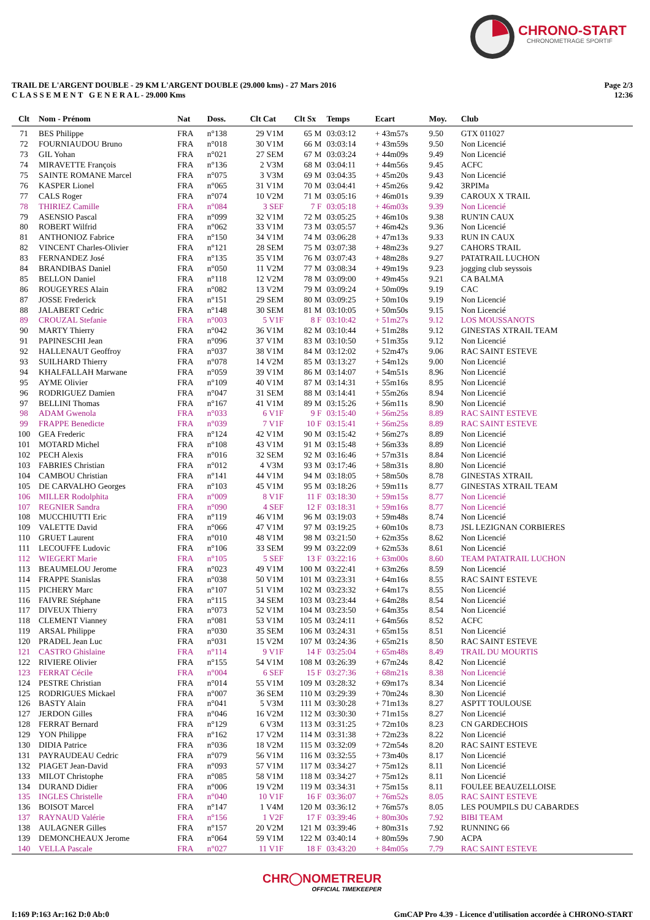CHRONO-START
CHRONOMETRAGE SPORTIF
Page 2/3
12:36
TRAIL DE L'ARGENT DOUBLE - 29 KM L'ARGENT DOUBLE (29.000 kms) - 27 Mars 2016
C L A S S E M E N T G E N E R A L - 29.000 Kms
| Clt | Nom - Prénom | Nat | Doss. | Clt Cat | Clt Sx | Temps | Ecart | Moy. | Club |
| --- | --- | --- | --- | --- | --- | --- | --- | --- | --- |
| 71 | BES Philippe | FRA | n°138 | 29 V1M | 65 M | 03:03:12 | + 43m57s | 9.50 | GTX 011027 |
| 72 | FOURNIAUDOU Bruno | FRA | n°018 | 30 V1M | 66 M | 03:03:14 | + 43m59s | 9.50 | Non Licencié |
| 73 | GIL Yohan | FRA | n°021 | 27 SEM | 67 M | 03:03:24 | + 44m09s | 9.49 | Non Licencié |
| 74 | MIRAVETTE François | FRA | n°136 | 2 V3M | 68 M | 03:04:11 | + 44m56s | 9.45 | ACFC |
| 75 | SAINTE ROMANE Marcel | FRA | n°075 | 3 V3M | 69 M | 03:04:35 | + 45m20s | 9.43 | Non Licencié |
| 76 | KASPER Lionel | FRA | n°065 | 31 V1M | 70 M | 03:04:41 | + 45m26s | 9.42 | 3RPIMa |
| 77 | CALS Roger | FRA | n°074 | 10 V2M | 71 M | 03:05:16 | + 46m01s | 9.39 | CAROUX X TRAIL |
| 78 | THIRIEZ Camille | FRA | n°084 | 3 SEF | 7 F | 03:05:18 | + 46m03s | 9.39 | Non Licencié |
| 79 | ASENSIO Pascal | FRA | n°099 | 32 V1M | 72 M | 03:05:25 | + 46m10s | 9.38 | RUN'IN CAUX |
| 80 | ROBERT Wilfrid | FRA | n°062 | 33 V1M | 73 M | 03:05:57 | + 46m42s | 9.36 | Non Licencié |
| 81 | ANTHONIOZ Fabrice | FRA | n°150 | 34 V1M | 74 M | 03:06:28 | + 47m13s | 9.33 | RUN IN CAUX |
| 82 | VINCENT Charles-Olivier | FRA | n°121 | 28 SEM | 75 M | 03:07:38 | + 48m23s | 9.27 | CAHORS TRAIL |
| 83 | FERNANDEZ José | FRA | n°135 | 35 V1M | 76 M | 03:07:43 | + 48m28s | 9.27 | PATATRAIL LUCHON |
| 84 | BRANDIBAS Daniel | FRA | n°050 | 11 V2M | 77 M | 03:08:34 | + 49m19s | 9.23 | jogging club seyssois |
| 85 | BELLON Daniel | FRA | n°118 | 12 V2M | 78 M | 03:09:00 | + 49m45s | 9.21 | CA BALMA |
| 86 | ROUGEYRES Alain | FRA | n°082 | 13 V2M | 79 M | 03:09:24 | + 50m09s | 9.19 | CAC |
| 87 | JOSSE Frederick | FRA | n°151 | 29 SEM | 80 M | 03:09:25 | + 50m10s | 9.19 | Non Licencié |
| 88 | JALABERT Cedric | FRA | n°148 | 30 SEM | 81 M | 03:10:05 | + 50m50s | 9.15 | Non Licencié |
| 89 | CROUZAL Stefanie | FRA | n°003 | 5 V1F | 8 F | 03:10:42 | + 51m27s | 9.12 | LOS MOUSSANOTS |
| 90 | MARTY Thierry | FRA | n°042 | 36 V1M | 82 M | 03:10:44 | + 51m28s | 9.12 | GINESTAS XTRAIL TEAM |
| 91 | PAPINESCHI Jean | FRA | n°096 | 37 V1M | 83 M | 03:10:50 | + 51m35s | 9.12 | Non Licencié |
| 92 | HALLENAUT Geoffroy | FRA | n°037 | 38 V1M | 84 M | 03:12:02 | + 52m47s | 9.06 | RAC SAINT ESTEVE |
| 93 | SUILHARD Thierry | FRA | n°078 | 14 V2M | 85 M | 03:13:27 | + 54m12s | 9.00 | Non Licencié |
| 94 | KHALFALLAH Marwane | FRA | n°059 | 39 V1M | 86 M | 03:14:07 | + 54m51s | 8.96 | Non Licencié |
| 95 | AYME Olivier | FRA | n°109 | 40 V1M | 87 M | 03:14:31 | + 55m16s | 8.95 | Non Licencié |
| 96 | RODRIGUEZ Damien | FRA | n°047 | 31 SEM | 88 M | 03:14:41 | + 55m26s | 8.94 | Non Licencié |
| 97 | BELLINI Thomas | FRA | n°167 | 41 V1M | 89 M | 03:15:26 | + 56m11s | 8.90 | Non Licencié |
| 98 | ADAM Gwenola | FRA | n°033 | 6 V1F | 9 F | 03:15:40 | + 56m25s | 8.89 | RAC SAINT ESTEVE |
| 99 | FRAPPE Benedicte | FRA | n°039 | 7 V1F | 10 F | 03:15:41 | + 56m25s | 8.89 | RAC SAINT ESTEVE |
| 100 | GEA Frederic | FRA | n°124 | 42 V1M | 90 M | 03:15:42 | + 56m27s | 8.89 | Non Licencié |
| 101 | MOTARD Michel | FRA | n°108 | 43 V1M | 91 M | 03:15:48 | + 56m33s | 8.89 | Non Licencié |
| 102 | PECH Alexis | FRA | n°016 | 32 SEM | 92 M | 03:16:46 | + 57m31s | 8.84 | Non Licencié |
| 103 | FABRIES Christian | FRA | n°012 | 4 V3M | 93 M | 03:17:46 | + 58m31s | 8.80 | Non Licencié |
| 104 | CAMBOU Christian | FRA | n°141 | 44 V1M | 94 M | 03:18:05 | + 58m50s | 8.78 | GINESTAS XTRAIL |
| 105 | DE CARVALHO Georges | FRA | n°103 | 45 V1M | 95 M | 03:18:26 | + 59m11s | 8.77 | GINESTAS XTRAIL TEAM |
| 106 | MILLER Rodolphita | FRA | n°009 | 8 V1F | 11 F | 03:18:30 | + 59m15s | 8.77 | Non Licencié |
| 107 | REGNIER Sandra | FRA | n°090 | 4 SEF | 12 F | 03:18:31 | + 59m16s | 8.77 | Non Licencié |
| 108 | MUCCHIUTTI Eric | FRA | n°119 | 46 V1M | 96 M | 03:19:03 | + 59m48s | 8.74 | Non Licencié |
| 109 | VALETTE David | FRA | n°066 | 47 V1M | 97 M | 03:19:25 | + 60m10s | 8.73 | JSL LEZIGNAN CORBIERES |
| 110 | GRUET Laurent | FRA | n°010 | 48 V1M | 98 M | 03:21:50 | + 62m35s | 8.62 | Non Licencié |
| 111 | LECOUFFE Ludovic | FRA | n°106 | 33 SEM | 99 M | 03:22:09 | + 62m53s | 8.61 | Non Licencié |
| 112 | WIEGERT Marie | FRA | n°105 | 5 SEF | 13 F | 03:22:16 | + 63m00s | 8.60 | TEAM PATATRAIL LUCHON |
| 113 | BEAUMELOU Jerome | FRA | n°023 | 49 V1M | 100 M | 03:22:41 | + 63m26s | 8.59 | Non Licencié |
| 114 | FRAPPE Stanislas | FRA | n°038 | 50 V1M | 101 M | 03:23:31 | + 64m16s | 8.55 | RAC SAINT ESTEVE |
| 115 | PICHERY Marc | FRA | n°107 | 51 V1M | 102 M | 03:23:32 | + 64m17s | 8.55 | Non Licencié |
| 116 | FAIVRE Stéphane | FRA | n°115 | 34 SEM | 103 M | 03:23:44 | + 64m28s | 8.54 | Non Licencié |
| 117 | DIVEUX Thierry | FRA | n°073 | 52 V1M | 104 M | 03:23:50 | + 64m35s | 8.54 | Non Licencié |
| 118 | CLEMENT Vianney | FRA | n°081 | 53 V1M | 105 M | 03:24:11 | + 64m56s | 8.52 | ACFC |
| 119 | ARSAL Philippe | FRA | n°030 | 35 SEM | 106 M | 03:24:31 | + 65m15s | 8.51 | Non Licencié |
| 120 | PRADEL Jean Luc | FRA | n°031 | 15 V2M | 107 M | 03:24:36 | + 65m21s | 8.50 | RAC SAINT ESTEVE |
| 121 | CASTRO Ghislaine | FRA | n°114 | 9 V1F | 14 F | 03:25:04 | + 65m48s | 8.49 | TRAIL DU MOURTIS |
| 122 | RIVIERE Olivier | FRA | n°155 | 54 V1M | 108 M | 03:26:39 | + 67m24s | 8.42 | Non Licencié |
| 123 | FERRAT Cécile | FRA | n°004 | 6 SEF | 15 F | 03:27:36 | + 68m21s | 8.38 | Non Licencié |
| 124 | PESTRE Christian | FRA | n°014 | 55 V1M | 109 M | 03:28:32 | + 69m17s | 8.34 | Non Licencié |
| 125 | RODRIGUES Mickael | FRA | n°007 | 36 SEM | 110 M | 03:29:39 | + 70m24s | 8.30 | Non Licencié |
| 126 | BASTY Alain | FRA | n°041 | 5 V3M | 111 M | 03:30:28 | + 71m13s | 8.27 | ASPTT TOULOUSE |
| 127 | JERDON Gilles | FRA | n°046 | 16 V2M | 112 M | 03:30:30 | + 71m15s | 8.27 | Non Licencié |
| 128 | FERRAT Bernard | FRA | n°129 | 6 V3M | 113 M | 03:31:25 | + 72m10s | 8.23 | CN GARDECHOIS |
| 129 | YON Philippe | FRA | n°162 | 17 V2M | 114 M | 03:31:38 | + 72m23s | 8.22 | Non Licencié |
| 130 | DIDIA Patrice | FRA | n°036 | 18 V2M | 115 M | 03:32:09 | + 72m54s | 8.20 | RAC SAINT ESTEVE |
| 131 | PAYRAUDEAU Cedric | FRA | n°079 | 56 V1M | 116 M | 03:32:55 | + 73m40s | 8.17 | Non Licencié |
| 132 | PIAGET Jean-David | FRA | n°093 | 57 V1M | 117 M | 03:34:27 | + 75m12s | 8.11 | Non Licencié |
| 133 | MILOT Christophe | FRA | n°085 | 58 V1M | 118 M | 03:34:27 | + 75m12s | 8.11 | Non Licencié |
| 134 | DURAND Didier | FRA | n°006 | 19 V2M | 119 M | 03:34:31 | + 75m15s | 8.11 | FOULEE BEAUZELLOISE |
| 135 | INGLES Christelle | FRA | n°040 | 10 V1F | 16 F | 03:36:07 | + 76m52s | 8.05 | RAC SAINT ESTEVE |
| 136 | BOISOT Marcel | FRA | n°147 | 1 V4M | 120 M | 03:36:12 | + 76m57s | 8.05 | LES POUMPILS DU CABARDES |
| 137 | RAYNAUD Valérie | FRA | n°156 | 1 V2F | 17 F | 03:39:46 | + 80m30s | 7.92 | BIBI TEAM |
| 138 | AULAGNER Gilles | FRA | n°157 | 20 V2M | 121 M | 03:39:46 | + 80m31s | 7.92 | RUNNING 66 |
| 139 | DEMONCHEAUX Jerome | FRA | n°064 | 59 V1M | 122 M | 03:40:14 | + 80m59s | 7.90 | ACPA |
| 140 | VELLA Pascale | FRA | n°027 | 11 V1F | 18 F | 03:43:20 | + 84m05s | 7.79 | RAC SAINT ESTEVE |
CHR◯NOMETREUR
OFFICIAL TIMEKEEPER
GmCAP Pro 4.39 - Licence d'utilisation accordée à CHRONO-START I:169 P:163 Ar:162 D:0 Ab:0